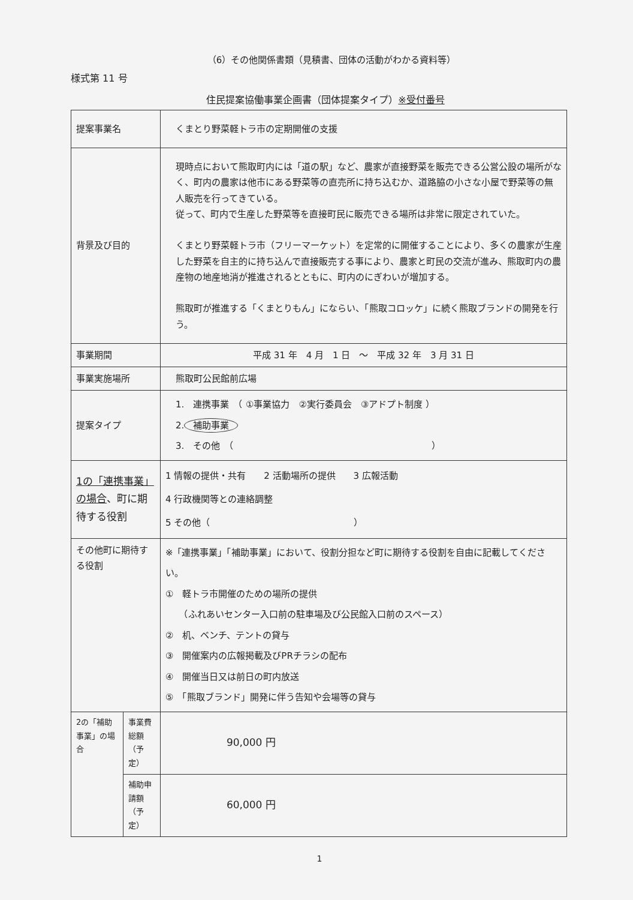（6）その他関係書類（見積書、団体の活動がわかる資料等）
様式第 11 号
住民提案協働事業企画書（団体提案タイプ）※受付番号
| 提案事業名 | | くまとり野菜軽トラ市の定期開催の支援 |
| 背景及び目的 | | 現時点において熊取町内には「道の駅」など、農家が直接野菜を販売できる公営公設の場所がなく、町内の農家は他市にある野菜等の直売所に持ち込むか、道路脇の小さな小屋で野菜等の無人販売を行ってきている。 従って、町内で生産した野菜等を直接町民に販売できる場所は非常に限定されていた。 くまとり野菜軽トラ市（フリーマーケット）を定常的に開催することにより、多くの農家が生産した野菜を自主的に持ち込んで直接販売する事により、農家と町民の交流が進み、熊取町内の農産物の地産地消が推進されるとともに、町内のにぎわいが増加する。 熊取町が推進する「くまとりもん」にならい、「熊取コロッケ」に続く熊取ブランドの開発を行う。 |
| 事業期間 | | 平成 31 年 4 月 1 日 ～ 平成 32 年 3 月 31 日 |
| 事業実施場所 | | 熊取町公民館前広場 |
| 提案タイプ | | 1. 連携事業 （ ①事業協力 ②実行委員会 ③アドプト制度 ） 2. 補助事業 3. その他 （ ） |
| 1の「連携事業」の場合 、町に期待する役割 | | 1 情報の提供・共有 2 活動場所の提供 3 広報活動 4 行政機関等との連絡調整 5 その他（ ） |
| その他町に期待する役割 | | ※「連携事業」「補助事業」において、役割分担など町に期待する役割を自由に記載してください。 ① 軽トラ市開催のための場所の提供 （ふれあいセンター入口前の駐車場及び公民館入口前のスペース） ② 机、ベンチ、テントの貸与 ③ 開催案内の広報掲載及びPRチラシの配布 ④ 開催当日又は前日の町内放送 ⑤ 「熊取ブランド」開発に伴う告知や会場等の貸与 |
| 2の「補助事業」の場合 | 事業費総額（予定） | 90,000 円 |
| | 補助申請額（予定） | 60,000 円 |
1